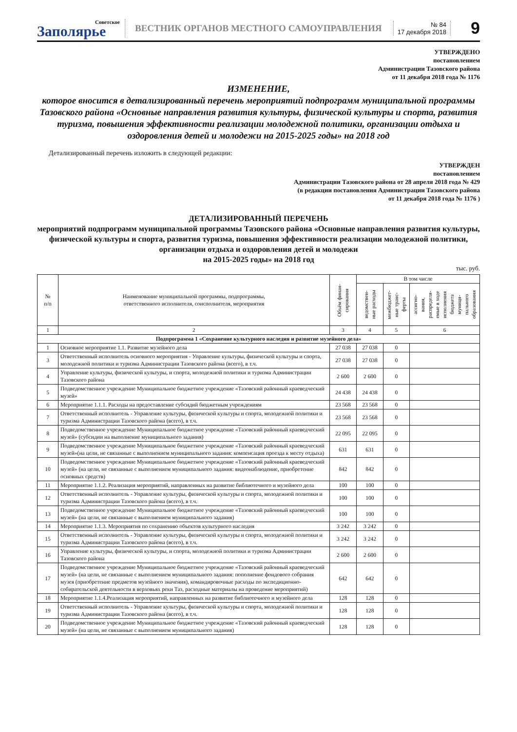Советское
Заполярье
ВЕСТНИК ОРГАНОВ МЕСТНОГО САМОУПРАВЛЕНИЯ
№ 84
17 декабря 2018
9
УТВЕРЖДЕНО
постановлением
Администрации Тазовского района
от 11 декабря 2018 года № 1176
ИЗМЕНЕНИЕ,
которое вносится в детализированный перечень мероприятий подпрограмм муниципальной программы Тазовского района «Основные направления развития культуры, физической культуры и спорта, развития туризма, повышения эффективности реализации молодежной политики, организации отдыха и оздоровления детей и молодежи на 2015-2025 годы» на 2018 год
Детализированный перечень изложить в следующей редакции:
УТВЕРЖДЕН
постановлением
Администрации Тазовского района от 28 апреля 2018 года № 429
(в редакции постановления Администрации Тазовского района
от 11 декабря 2018 года № 1176 )
ДЕТАЛИЗИРОВАННЫЙ ПЕРЕЧЕНЬ
мероприятий подпрограмм муниципальной программы Тазовского района «Основные направления развития культуры, физической культуры и спорта, развития туризма, повышения эффективности реализации молодежной политики, организации отдыха и оздоровления детей и молодежи
на 2015-2025 годы» на 2018 год
тыс. руб.
| № п/п | Наименование муниципальной программы, подпрограммы, ответственного исполнителя, соисполнителя, мероприятия | Объём финан- сирования | В том числе | | |
| --- | --- | --- | --- | --- | --- |
| | | | ведомствен- ные расходы | межбюджет- ные транс- ферты | ассигно- вания, распределя- емые в ходе исполнения бюджета муници- пального образования |
| 1 | 2 | 3 | 4 | 5 | 6 |
| Подпрограмма 1 «Сохранение культурного наследия и развитие музейного дела» | | | | | |
| 1 | Основное мероприятие 1.1. Развитие музейного дела | 27 038 | 27 038 | 0 | |
| 3 | Ответственный исполнитель основного мероприятия - Управление культуры, физической культуры и спорта, молодежной политики и туризма Администрации Тазовского района (всего), в т.ч. | 27 038 | 27 038 | 0 | |
| 4 | Управление культуры, физической культуры, и спорта, молодежной политики и туризма Администрации Тазовского района | 2 600 | 2 600 | 0 | |
| 5 | Подведомственное учреждение Муниципальное бюджетное учреждение «Тазовский районный краеведческий музей» | 24 438 | 24 438 | 0 | |
| 6 | Мероприятие 1.1.1. Расходы на предоставление субсидий бюджетным учреждениям | 23 568 | 23 568 | 0 | |
| 7 | Ответственный исполнитель - Управление культуры, физической культуры и спорта, молодежной политики и туризма Администрации Тазовского района (всего), в т.ч. | 23 568 | 23 568 | 0 | |
| 8 | Подведомственное учреждение Муниципальное бюджетное учреждение «Тазовский районный краеведческий музей» (субсидии на выполнение муниципального задания) | 22 095 | 22 095 | 0 | |
| 9 | Подведомственное учреждение Муниципальное бюджетное учреждение «Тазовский районный краеведческий музей»(на цели, не связанные с выполнением муниципального задания: компенсация проезда к месту отдыха) | 631 | 631 | 0 | |
| 10 | Подведомственное учреждение Муниципальное бюджетное учреждение «Тазовский районный краеведческий музей» (на цели, не связанные с выполнением муниципального задания: видеонаблюдение, приобретение основных средств) | 842 | 842 | 0 | |
| 11 | Мероприятие 1.1.2. Реализация мероприятий, направленных на развитие библиотечного и музейного дела | 100 | 100 | 0 | |
| 12 | Ответственный исполнитель - Управление культуры, физической культуры и спорта, молодежной политики и туризма Администрации Тазовского района (всего), в т.ч. | 100 | 100 | 0 | |
| 13 | Подведомственное учреждение Муниципальное бюджетное учреждение «Тазовский районный краеведческий музей» (на цели, не связанные с выполнением муниципального задания) | 100 | 100 | 0 | |
| 14 | Мероприятие 1.1.3. Мероприятия по сохранению объектов культурного наследия | 3 242 | 3 242 | 0 | |
| 15 | Ответственный исполнитель - Управление культуры, физической культуры и спорта, молодежной политики и туризма Администрации Тазовского района (всего), в т.ч. | 3 242 | 3 242 | 0 | |
| 16 | Управление культуры, физической культуры, и спорта, молодежной политики и туризма Администрации Тазовского района | 2 600 | 2 600 | 0 | |
| 17 | Подведомственное учреждение Муниципальное бюджетное учреждение «Тазовский районный краеведческий музей» (на цели, не связанные с выполнением муниципального задания: пополнение фондового собрания музея (приобретение предметов музейного значения), командировочные расходы по экспедиционно-собирательской деятельности в верховьях реки Таз, расходные материалы на проведение мероприятий) | 642 | 642 | 0 | |
| 18 | Мероприятие 1.1.4.Реализация мероприятий, направленных на развитие библиотечного и музейного дела | 128 | 128 | 0 | |
| 19 | Ответственный исполнитель - Управление культуры, физической культуры и спорта, молодежной политики и туризма Администрации Тазовского района (всего), в т.ч. | 128 | 128 | 0 | |
| 20 | Подведомственное учреждение Муниципальное бюджетное учреждение «Тазовский районный краеведческий музей» (на цели, не связанные с выполнением муниципального задания) | 128 | 128 | 0 | |